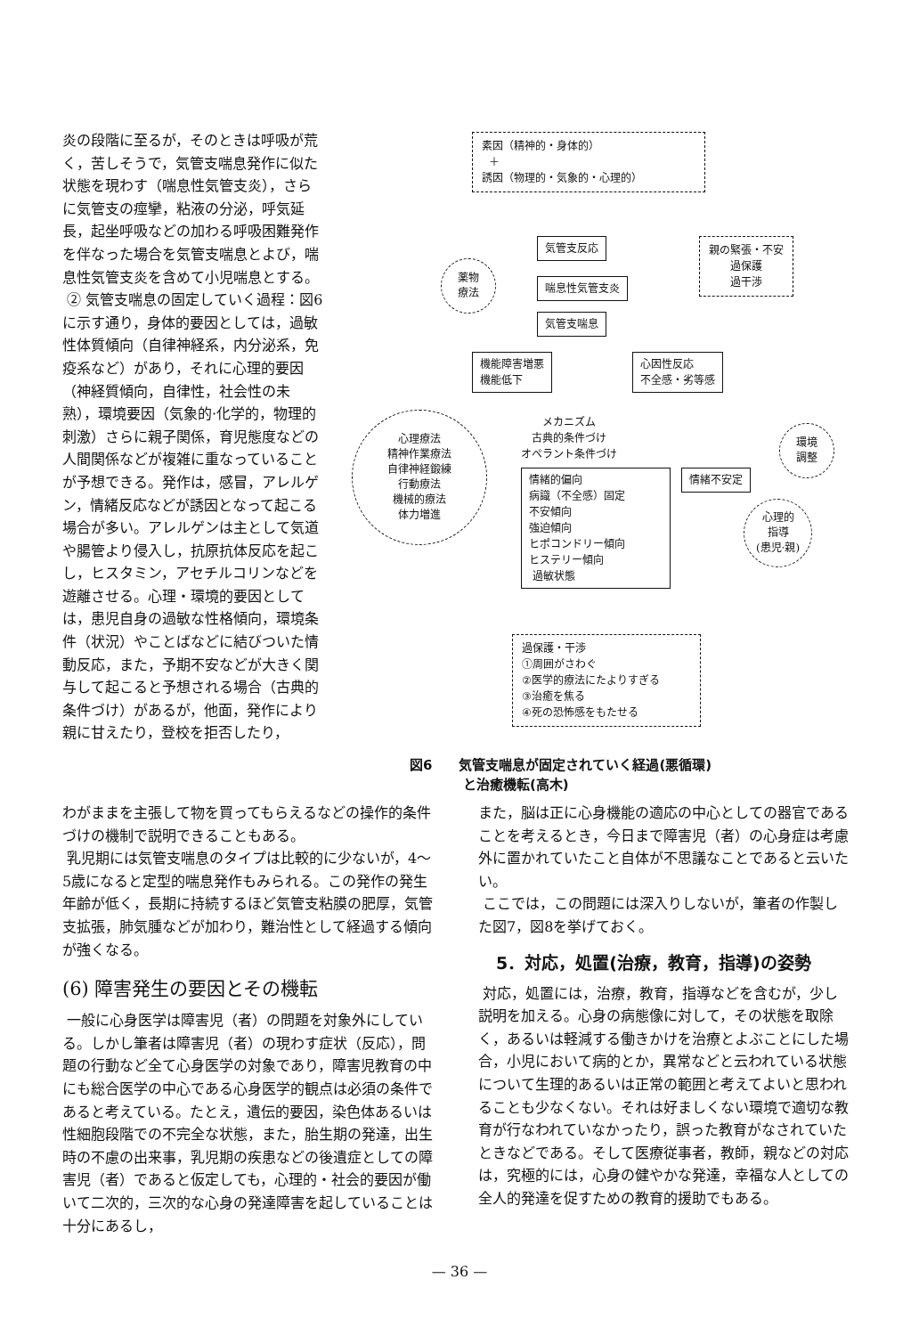炎の段階に至るが，そのときは呼吸が荒く，苦しそうで，気管支喘息発作に似た状態を現わす（喘息性気管支炎），さらに気管支の痙攣，粘液の分泌，呼気延長，起坐呼吸などの加わる呼吸困難発作を伴なった場合を気管支喘息とよび，喘息性気管支炎を含めて小児喘息とする。
② 気管支喘息の固定していく過程：図6に示す通り，身体的要因としては，過敏性体質傾向（自律神経系，内分泌系，免疫系など）があり，それに心理的要因（神経質傾向，自律性，社会性の未熟），環境要因（気象的·化学的，物理的刺激）さらに親子関係，育児態度などの人間関係などが複雑に重なっていることが予想できる。発作は，感冒，アレルゲン，情緒反応などが誘因となって起こる場合が多い。アレルゲンは主として気道や腸管より侵入し，抗原抗体反応を起こし，ヒスタミン，アセチルコリンなどを遊離させる。心理・環境的要因としては，患児自身の過敏な性格傾向，環境条件（状況）やことばなどに結びついた情動反応，また，予期不安などが大きく関与して起こると予想される場合（古典的条件づけ）があるが，他面，発作により親に甘えたり，登校を拒否したり，
素因（精神的・身体的）
＋
誘因（物理的・気象的・心理的）
気管支反応
喘息性気管支炎
気管支喘息
親の緊張・不安
過保護
過干渉
薬物
療法
機能障害増悪
機能低下
心因性反応
不全感・劣等感
心理療法
精神作業療法
自律神経鍛練
行動療法
機械的療法
体力増進
メカニズム
古典的条件づけ
オペラント条件づけ
環境
調整
情緒不安定
情緒的偏向
病識（不全感）固定
不安傾向
強迫傾向
ヒポコンドリー傾向
ヒステリー傾向
過敏状態
心理的
指導
(患児·親)
過保護・干渉
①周囲がさわぐ
②医学的療法にたよりすぎる
③治癒を焦る
④死の恐怖感をもたせる
図6　　気管支喘息が固定されていく経過(悪循環)
　　　　と治癒機転(高木)
わがままを主張して物を買ってもらえるなどの操作的条件づけの機制で説明できることもある。
乳児期には気管支喘息のタイプは比較的に少ないが，4〜5歳になると定型的喘息発作もみられる。この発作の発生年齢が低く，長期に持続するほど気管支粘膜の肥厚，気管支拡張，肺気腫などが加わり，難治性として経過する傾向が強くなる。
(6) 障害発生の要因とその機転
一般に心身医学は障害児（者）の問題を対象外にしている。しかし筆者は障害児（者）の現わす症状（反応），問題の行動など全て心身医学の対象であり，障害児教育の中にも総合医学の中心である心身医学的観点は必須の条件であると考えている。たとえ，遺伝的要因，染色体あるいは性細胞段階での不完全な状態，また，胎生期の発達，出生時の不慮の出来事，乳児期の疾患などの後遺症としての障害児（者）であると仮定しても，心理的・社会的要因が働いて二次的，三次的な心身の発達障害を起していることは十分にあるし，
また，脳は正に心身機能の適応の中心としての器官であることを考えるとき，今日まで障害児（者）の心身症は考慮外に置かれていたこと自体が不思議なことであると云いたい。
ここでは，この問題には深入りしないが，筆者の作製した図7，図8を挙げておく。
5．対応，処置(治療，教育，指導)の姿勢
対応，処置には，治療，教育，指導などを含むが，少し説明を加える。心身の病態像に対して，その状態を取除く，あるいは軽減する働きかけを治療とよぶことにした場合，小児において病的とか，異常などと云われている状態について生理的あるいは正常の範囲と考えてよいと思われることも少なくない。それは好ましくない環境で適切な教育が行なわれていなかったり，誤った教育がなされていたときなどである。そして医療従事者，教師，親などの対応は，究極的には，心身の健やかな発達，幸福な人としての全人的発達を促すための教育的援助でもある。
— 36 —